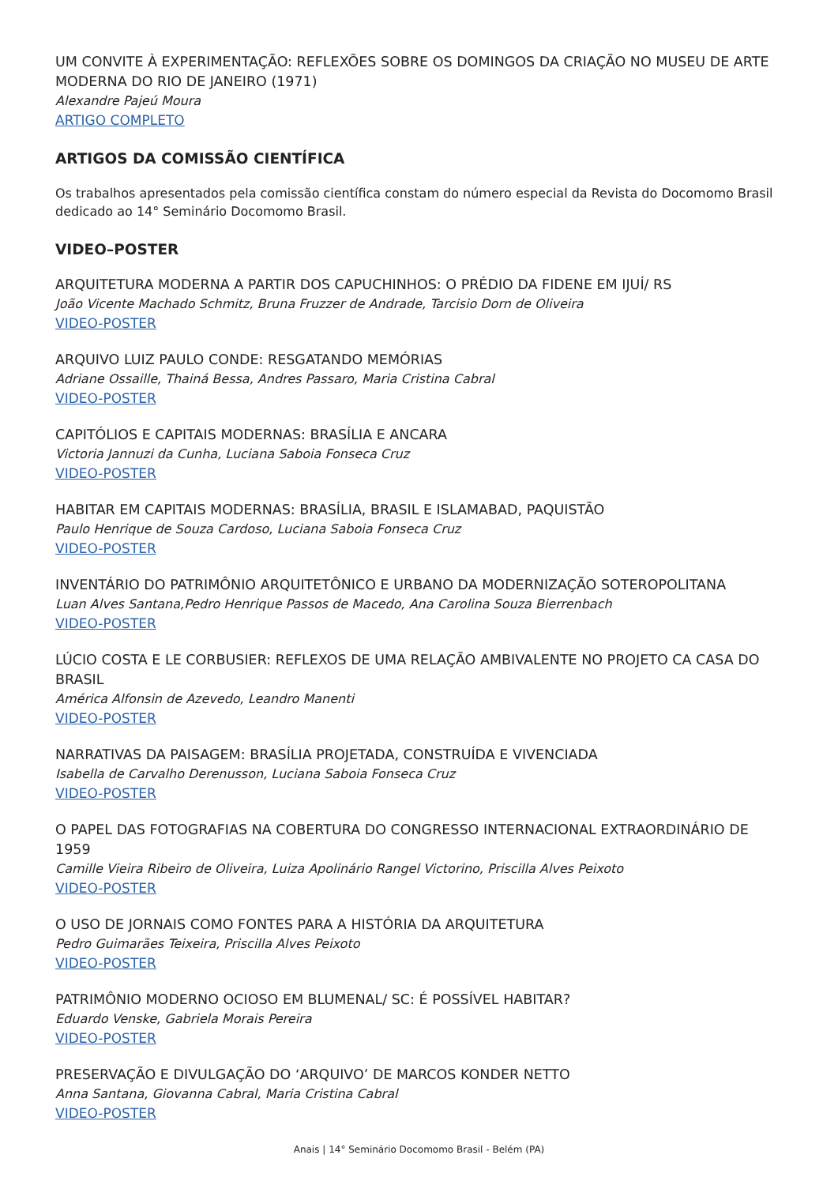UM CONVITE À EXPERIMENTAÇÃO: REFLEXÕES SOBRE OS DOMINGOS DA CRIAÇÃO NO MUSEU DE ARTE MODERNA DO RIO DE JANEIRO (1971)
Alexandre Pajeú Moura
ARTIGO COMPLETO
ARTIGOS DA COMISSÃO CIENTÍFICA
Os trabalhos apresentados pela comissão científica constam do número especial da Revista do Docomomo Brasil dedicado ao 14° Seminário Docomomo Brasil.
VIDEO–POSTER
ARQUITETURA MODERNA A PARTIR DOS CAPUCHINHOS: O PRÉDIO DA FIDENE EM IJUÍ/ RS
João Vicente Machado Schmitz, Bruna Fruzzer de Andrade, Tarcisio Dorn de Oliveira
VIDEO-POSTER
ARQUIVO LUIZ PAULO CONDE: RESGATANDO MEMÓRIAS
Adriane Ossaille, Thainá Bessa, Andres Passaro, Maria Cristina Cabral
VIDEO-POSTER
CAPITÓLIOS E CAPITAIS MODERNAS: BRASÍLIA E ANCARA
Victoria Jannuzi da Cunha, Luciana Saboia Fonseca Cruz
VIDEO-POSTER
HABITAR EM CAPITAIS MODERNAS: BRASÍLIA, BRASIL E ISLAMABAD, PAQUISTÃO
Paulo Henrique de Souza Cardoso, Luciana Saboia Fonseca Cruz
VIDEO-POSTER
INVENTÁRIO DO PATRIMÔNIO ARQUITETÔNICO E URBANO DA MODERNIZAÇÃO SOTEROPOLITANA
Luan Alves Santana,Pedro Henrique Passos de Macedo, Ana Carolina Souza Bierrenbach
VIDEO-POSTER
LÚCIO COSTA E LE CORBUSIER: REFLEXOS DE UMA RELAÇÃO AMBIVALENTE NO PROJETO CA CASA DO BRASIL
América Alfonsin de Azevedo, Leandro Manenti
VIDEO-POSTER
NARRATIVAS DA PAISAGEM: BRASÍLIA PROJETADA, CONSTRUÍDA E VIVENCIADA
Isabella de Carvalho Derenusson, Luciana Saboia Fonseca Cruz
VIDEO-POSTER
O PAPEL DAS FOTOGRAFIAS NA COBERTURA DO CONGRESSO INTERNACIONAL EXTRAORDINÁRIO DE 1959
Camille Vieira Ribeiro de Oliveira, Luiza Apolinário Rangel Victorino, Priscilla Alves Peixoto
VIDEO-POSTER
O USO DE JORNAIS COMO FONTES PARA A HISTÓRIA DA ARQUITETURA
Pedro Guimarães Teixeira, Priscilla Alves Peixoto
VIDEO-POSTER
PATRIMÔNIO MODERNO OCIOSO EM BLUMENAL/ SC: É POSSÍVEL HABITAR?
Eduardo Venske, Gabriela Morais Pereira
VIDEO-POSTER
PRESERVAÇÃO E DIVULGAÇÃO DO ‘ARQUIVO’ DE MARCOS KONDER NETTO
Anna Santana, Giovanna Cabral, Maria Cristina Cabral
VIDEO-POSTER
Anais | 14° Seminário Docomomo Brasil - Belém (PA)